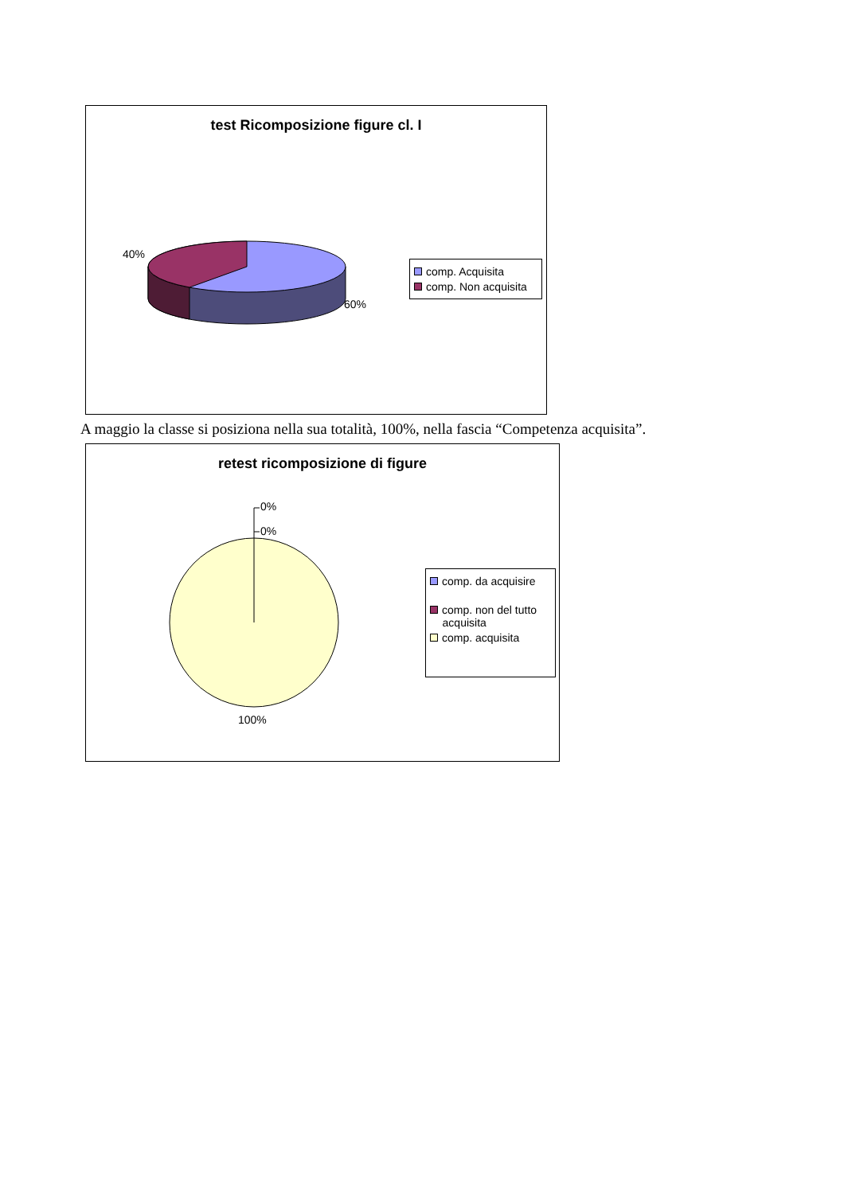test Ricomposizione figure cl. I
40%
60%
comp. Acquisita
comp. Non acquisita
A maggio la classe si posiziona nella sua totalità, 100%, nella fascia “Competenza acquisita”.
retest ricomposizione di figure
0%
0%
100%
comp. da acquisire
comp. non del tutto
acquisita
comp. acquisita